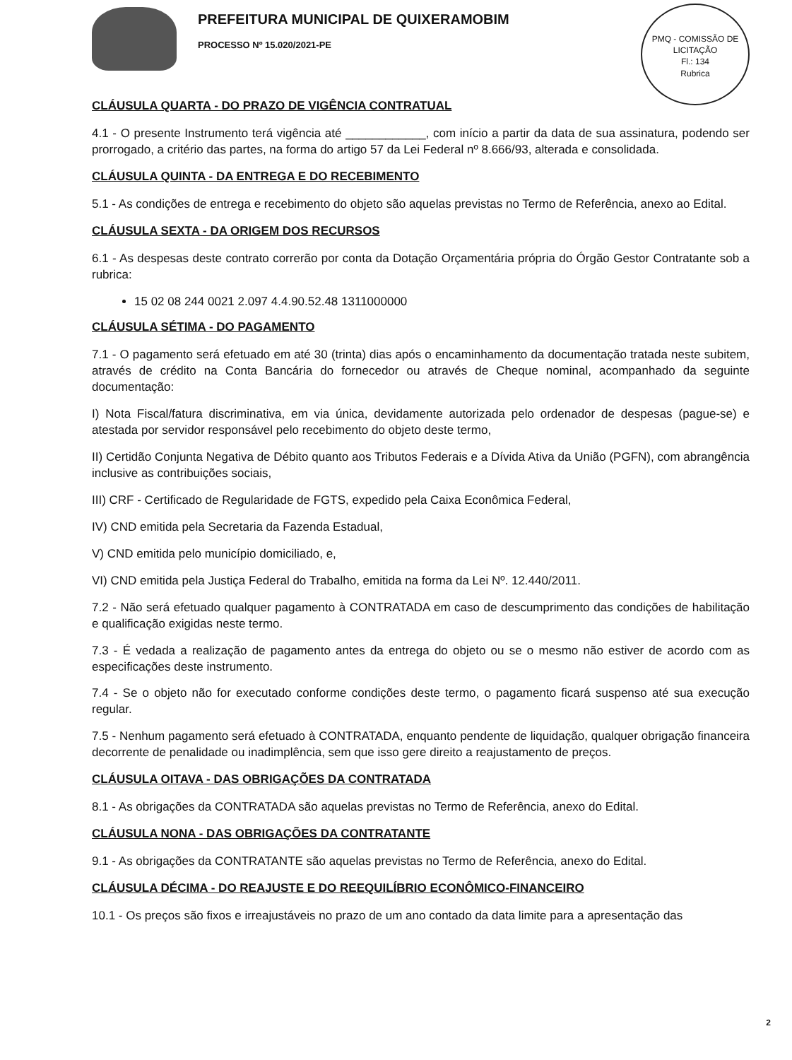PREFEITURA MUNICIPAL DE QUIXERAMOBIM
PROCESSO Nº 15.020/2021-PE
PMQ - COMISSÃO DE LICITAÇÃO
Fl.: 134
Rubrica
CLÁUSULA QUARTA - DO PRAZO DE VIGÊNCIA CONTRATUAL
4.1 - O presente Instrumento terá vigência até ____________, com início a partir da data de sua assinatura, podendo ser prorrogado, a critério das partes, na forma do artigo 57 da Lei Federal nº 8.666/93, alterada e consolidada.
CLÁUSULA QUINTA - DA ENTREGA E DO RECEBIMENTO
5.1 - As condições de entrega e recebimento do objeto são aquelas previstas no Termo de Referência, anexo ao Edital.
CLÁUSULA SEXTA - DA ORIGEM DOS RECURSOS
6.1 - As despesas deste contrato correrão por conta da Dotação Orçamentária própria do Órgão Gestor Contratante sob a rubrica:
15 02 08 244 0021 2.097 4.4.90.52.48 1311000000
CLÁUSULA SÉTIMA - DO PAGAMENTO
7.1 - O pagamento será efetuado em até 30 (trinta) dias após o encaminhamento da documentação tratada neste subitem, através de crédito na Conta Bancária do fornecedor ou através de Cheque nominal, acompanhado da seguinte documentação:
I) Nota Fiscal/fatura discriminativa, em via única, devidamente autorizada pelo ordenador de despesas (pague-se) e atestada por servidor responsável pelo recebimento do objeto deste termo,
II) Certidão Conjunta Negativa de Débito quanto aos Tributos Federais e a Dívida Ativa da União (PGFN), com abrangência inclusive as contribuições sociais,
III) CRF - Certificado de Regularidade de FGTS, expedido pela Caixa Econômica Federal,
IV) CND emitida pela Secretaria da Fazenda Estadual,
V) CND emitida pelo município domiciliado, e,
VI) CND emitida pela Justiça Federal do Trabalho, emitida na forma da Lei Nº. 12.440/2011.
7.2 - Não será efetuado qualquer pagamento à CONTRATADA em caso de descumprimento das condições de habilitação e qualificação exigidas neste termo.
7.3 - É vedada a realização de pagamento antes da entrega do objeto ou se o mesmo não estiver de acordo com as especificações deste instrumento.
7.4 - Se o objeto não for executado conforme condições deste termo, o pagamento ficará suspenso até sua execução regular.
7.5 - Nenhum pagamento será efetuado à CONTRATADA, enquanto pendente de liquidação, qualquer obrigação financeira decorrente de penalidade ou inadimplência, sem que isso gere direito a reajustamento de preços.
CLÁUSULA OITAVA - DAS OBRIGAÇÕES DA CONTRATADA
8.1 - As obrigações da CONTRATADA são aquelas previstas no Termo de Referência, anexo do Edital.
CLÁUSULA NONA - DAS OBRIGAÇÕES DA CONTRATANTE
9.1 - As obrigações da CONTRATANTE são aquelas previstas no Termo de Referência, anexo do Edital.
CLÁUSULA DÉCIMA - DO REAJUSTE E DO REEQUILÍBRIO ECONÔMICO-FINANCEIRO
10.1 - Os preços são fixos e irreajustáveis no prazo de um ano contado da data limite para a apresentação das
2